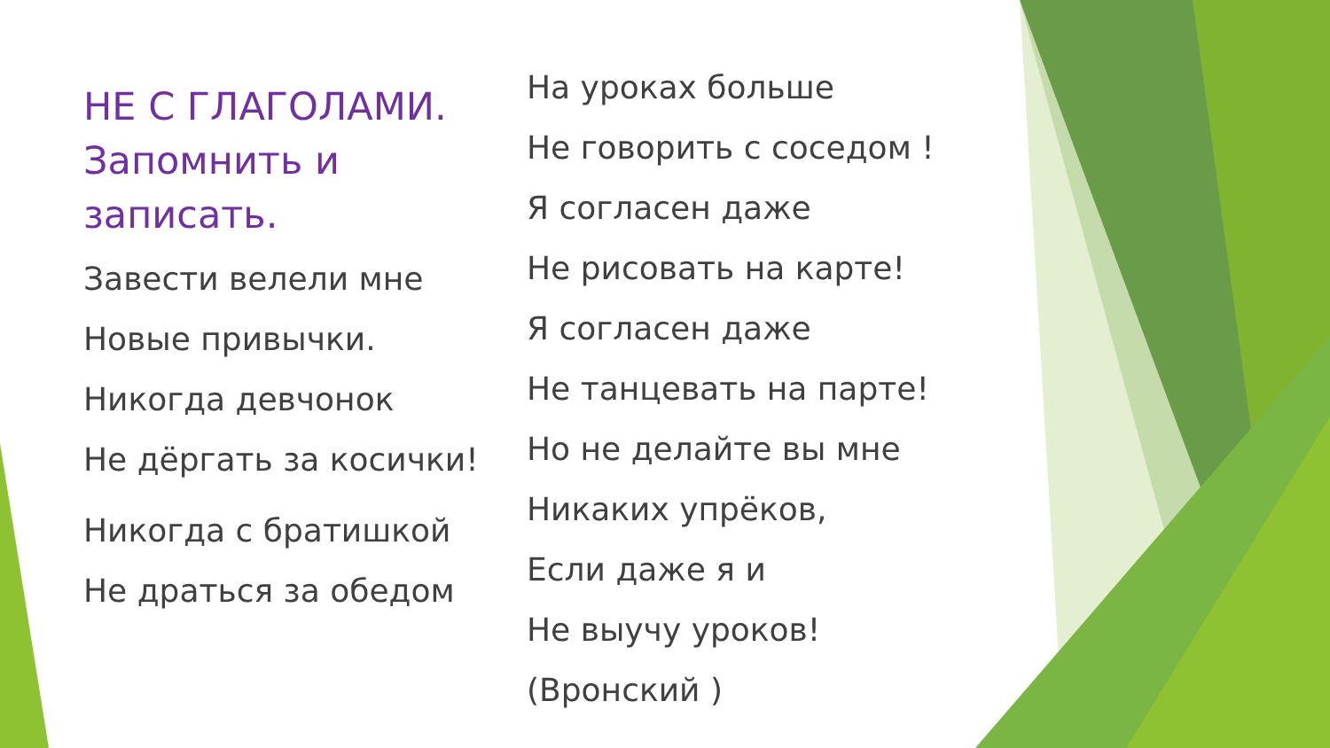НЕ С ГЛАГОЛАМИ. Запомнить и записать.
Завести велели мне
Новые привычки.
Никогда девчонок
Не дёргать за косички!
Никогда с братишкой
Не драться за обедом
На уроках больше
Не говорить с соседом !
Я согласен даже
Не рисовать на карте!
Я согласен даже
Не танцевать на парте!
Но не делайте вы мне
Никаких упрёков,
Если даже я и
Не выучу уроков!
(Вронский )